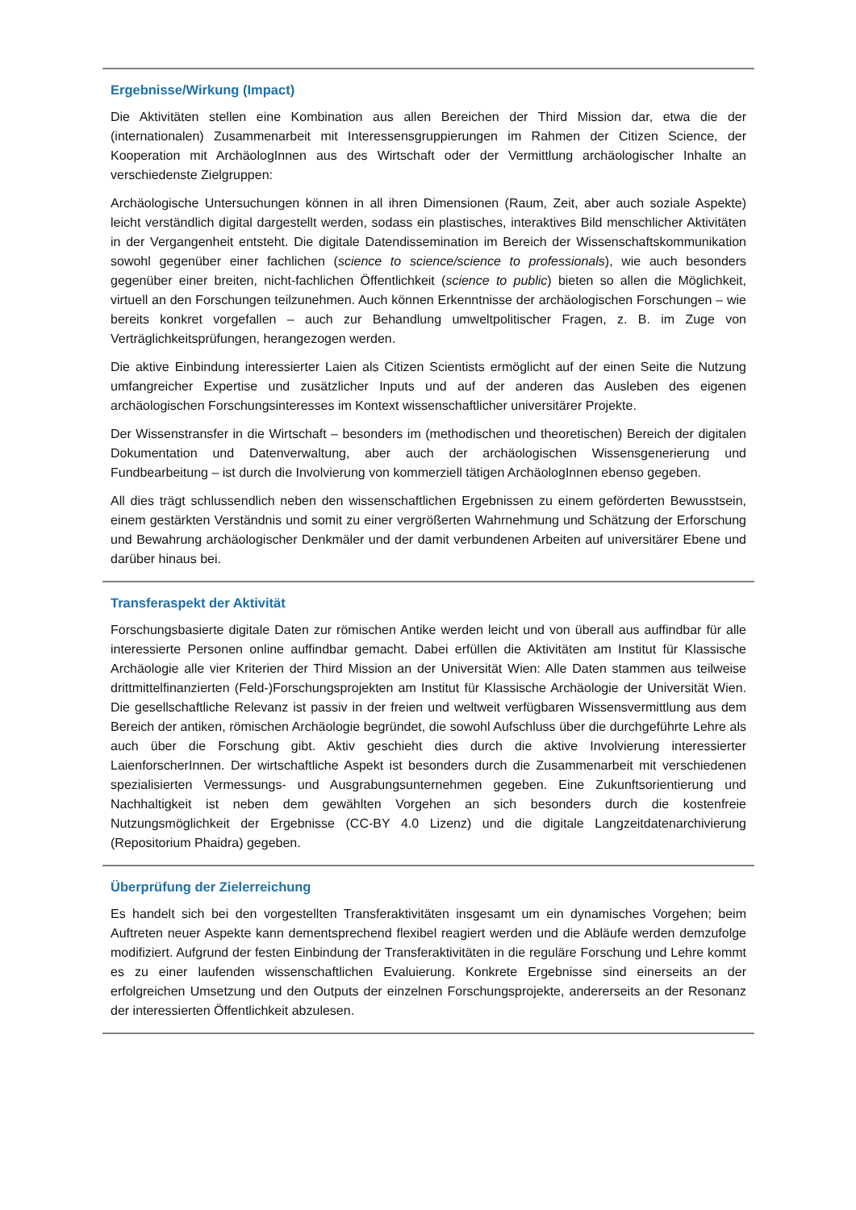Ergebnisse/Wirkung (Impact)
Die Aktivitäten stellen eine Kombination aus allen Bereichen der Third Mission dar, etwa die der (internationalen) Zusammenarbeit mit Interessensgruppierungen im Rahmen der Citizen Science, der Kooperation mit ArchäologInnen aus des Wirtschaft oder der Vermittlung archäologischer Inhalte an verschiedenste Zielgruppen:
Archäologische Untersuchungen können in all ihren Dimensionen (Raum, Zeit, aber auch soziale Aspekte) leicht verständlich digital dargestellt werden, sodass ein plastisches, interaktives Bild menschlicher Aktivitäten in der Vergangenheit entsteht. Die digitale Datendissemination im Bereich der Wissenschaftskommunikation sowohl gegenüber einer fachlichen (science to science/science to professionals), wie auch besonders gegenüber einer breiten, nicht-fachlichen Öffentlichkeit (science to public) bieten so allen die Möglichkeit, virtuell an den Forschungen teilzunehmen. Auch können Erkenntnisse der archäologischen Forschungen – wie bereits konkret vorgefallen – auch zur Behandlung umweltpolitischer Fragen, z. B. im Zuge von Verträglichkeitsprüfungen, herangezogen werden.
Die aktive Einbindung interessierter Laien als Citizen Scientists ermöglicht auf der einen Seite die Nutzung umfangreicher Expertise und zusätzlicher Inputs und auf der anderen das Ausleben des eigenen archäologischen Forschungsinteresses im Kontext wissenschaftlicher universitärer Projekte.
Der Wissenstransfer in die Wirtschaft – besonders im (methodischen und theoretischen) Bereich der digitalen Dokumentation und Datenverwaltung, aber auch der archäologischen Wissensgenerierung und Fundbearbeitung – ist durch die Involvierung von kommerziell tätigen ArchäologInnen ebenso gegeben.
All dies trägt schlussendlich neben den wissenschaftlichen Ergebnissen zu einem geförderten Bewusstsein, einem gestärkten Verständnis und somit zu einer vergrößerten Wahrnehmung und Schätzung der Erforschung und Bewahrung archäologischer Denkmäler und der damit verbundenen Arbeiten auf universitärer Ebene und darüber hinaus bei.
Transferaspekt der Aktivität
Forschungsbasierte digitale Daten zur römischen Antike werden leicht und von überall aus auffindbar für alle interessierte Personen online auffindbar gemacht. Dabei erfüllen die Aktivitäten am Institut für Klassische Archäologie alle vier Kriterien der Third Mission an der Universität Wien: Alle Daten stammen aus teilweise drittmittelfinanzierten (Feld-)Forschungsprojekten am Institut für Klassische Archäologie der Universität Wien. Die gesellschaftliche Relevanz ist passiv in der freien und weltweit verfügbaren Wissensvermittlung aus dem Bereich der antiken, römischen Archäologie begründet, die sowohl Aufschluss über die durchgeführte Lehre als auch über die Forschung gibt. Aktiv geschieht dies durch die aktive Involvierung interessierter LaienforscherInnen. Der wirtschaftliche Aspekt ist besonders durch die Zusammenarbeit mit verschiedenen spezialisierten Vermessungs- und Ausgrabungsunternehmen gegeben. Eine Zukunftsorientierung und Nachhaltigkeit ist neben dem gewählten Vorgehen an sich besonders durch die kostenfreie Nutzungsmöglichkeit der Ergebnisse (CC-BY 4.0 Lizenz) und die digitale Langzeitdatenarchivierung (Repositorium Phaidra) gegeben.
Überprüfung der Zielerreichung
Es handelt sich bei den vorgestellten Transferaktivitäten insgesamt um ein dynamisches Vorgehen; beim Auftreten neuer Aspekte kann dementsprechend flexibel reagiert werden und die Abläufe werden demzufolge modifiziert. Aufgrund der festen Einbindung der Transferaktivitäten in die reguläre Forschung und Lehre kommt es zu einer laufenden wissenschaftlichen Evaluierung. Konkrete Ergebnisse sind einerseits an der erfolgreichen Umsetzung und den Outputs der einzelnen Forschungsprojekte, andererseits an der Resonanz der interessierten Öffentlichkeit abzulesen.